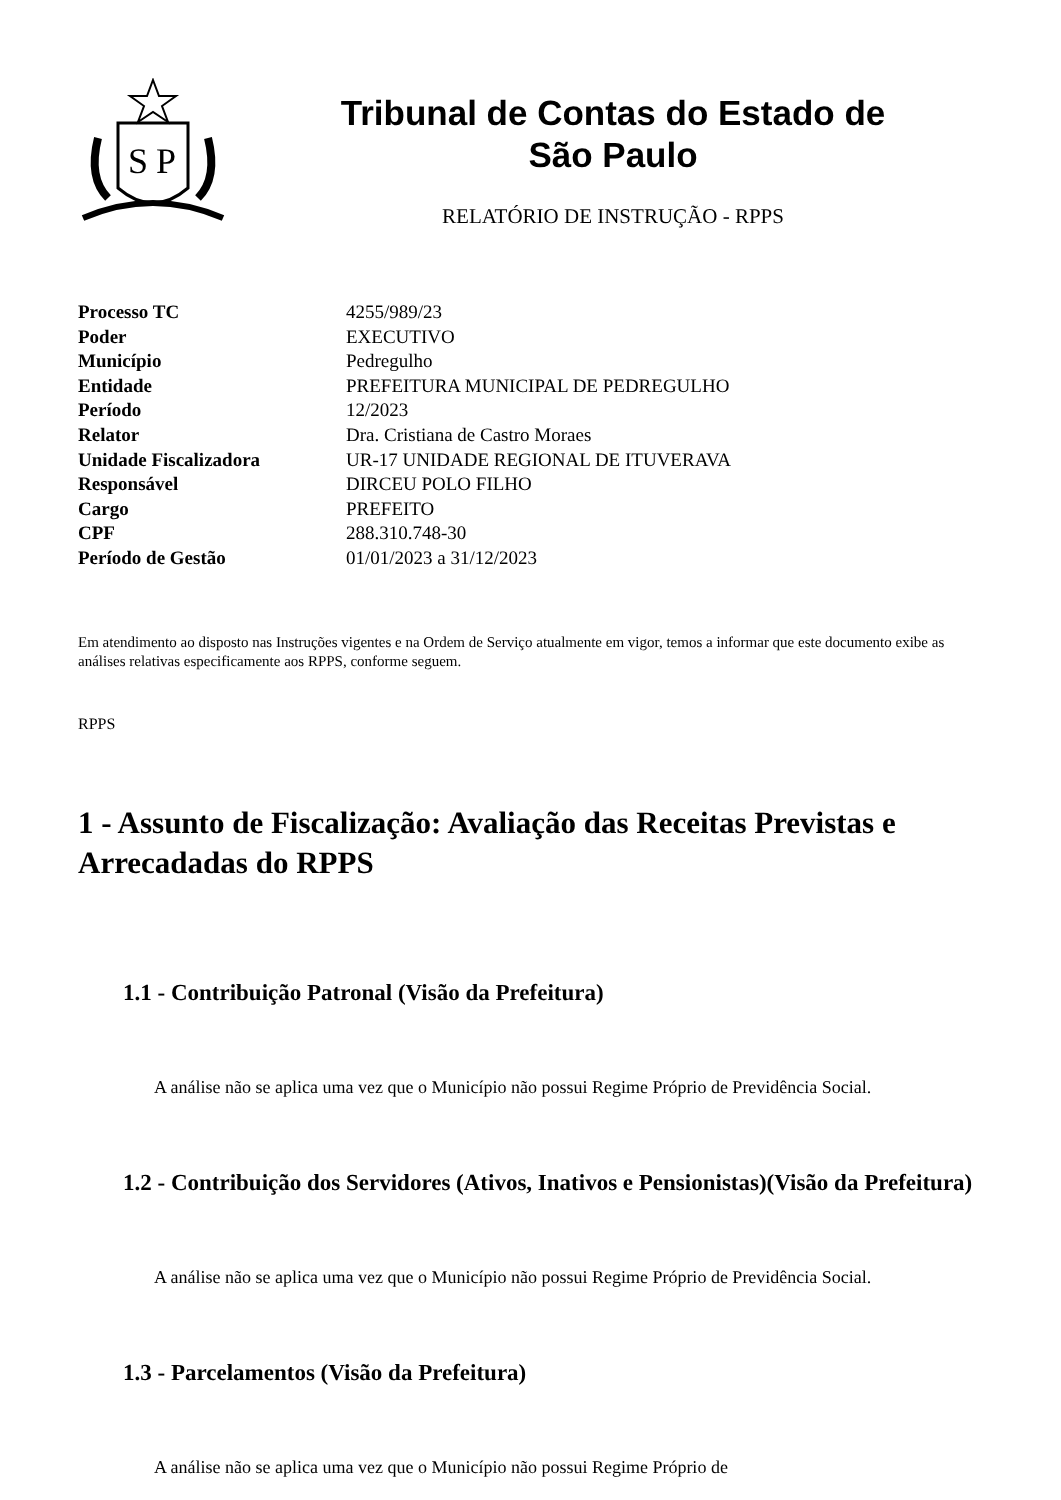S
P
Tribunal de Contas do Estado de
São Paulo
RELATÓRIO DE INSTRUÇÃO - RPPS
| Processo TC | 4255/989/23 |
| Poder | EXECUTIVO |
| Município | Pedregulho |
| Entidade | PREFEITURA MUNICIPAL DE PEDREGULHO |
| Período | 12/2023 |
| Relator | Dra. Cristiana de Castro Moraes |
| Unidade Fiscalizadora | UR-17 UNIDADE REGIONAL DE ITUVERAVA |
| Responsável | DIRCEU POLO FILHO |
| Cargo | PREFEITO |
| CPF | 288.310.748-30 |
| Período de Gestão | 01/01/2023 a 31/12/2023 |
Em atendimento ao disposto nas Instruções vigentes e na Ordem de Serviço atualmente em vigor, temos a informar que este documento exibe as análises relativas especificamente aos RPPS, conforme seguem.
RPPS
1 - Assunto de Fiscalização: Avaliação das Receitas Previstas e Arrecadadas do RPPS
1.1 - Contribuição Patronal (Visão da Prefeitura)
A análise não se aplica uma vez que o Município não possui Regime Próprio de Previdência Social.
1.2 - Contribuição dos Servidores (Ativos, Inativos e Pensionistas)(Visão da Prefeitura)
A análise não se aplica uma vez que o Município não possui Regime Próprio de Previdência Social.
1.3 - Parcelamentos (Visão da Prefeitura)
A análise não se aplica uma vez que o Município não possui Regime Próprio de